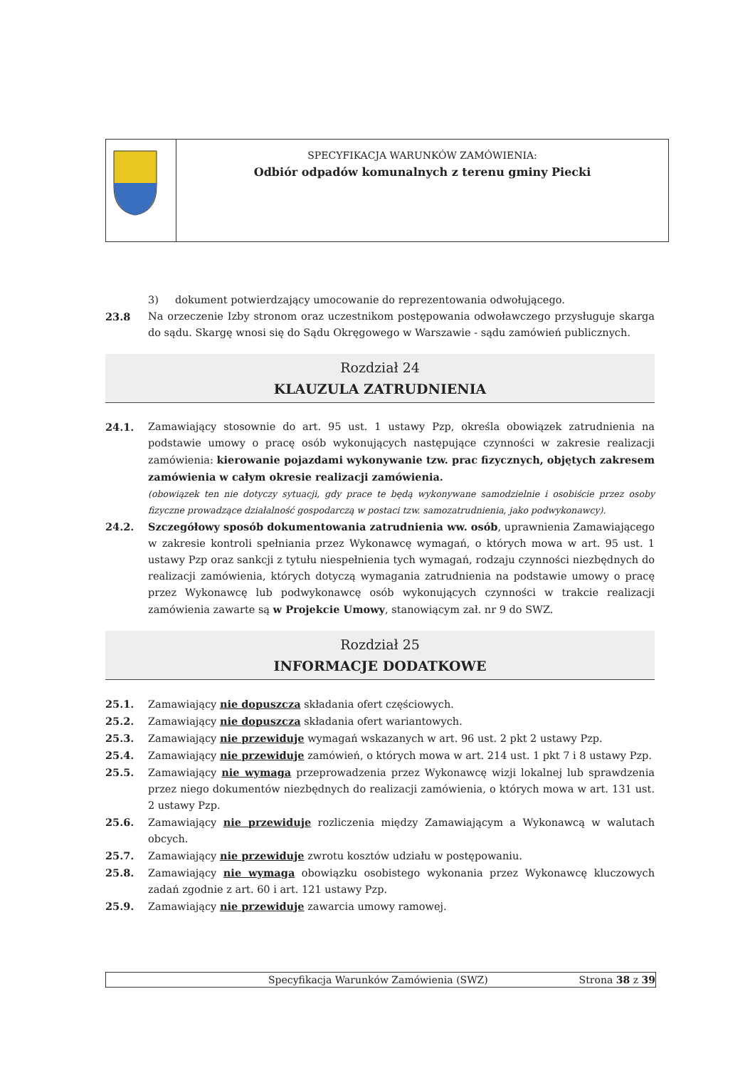| | SPECYFIKACJA WARUNKÓW ZAMÓWIENIA: Odbiór odpadów komunalnych z terenu gminy Piecki |
3) dokument potwierdzający umocowanie do reprezentowania odwołującego.
23.8 Na orzeczenie Izby stronom oraz uczestnikom postępowania odwoławczego przysługuje skarga do sądu. Skargę wnosi się do Sądu Okręgowego w Warszawie - sądu zamówień publicznych.
Rozdział 24
KLAUZULA ZATRUDNIENIA
24.1. Zamawiający stosownie do art. 95 ust. 1 ustawy Pzp, określa obowiązek zatrudnienia na podstawie umowy o pracę osób wykonujących następujące czynności w zakresie realizacji zamówienia: kierowanie pojazdami wykonywanie tzw. prac fizycznych, objętych zakresem zamówienia w całym okresie realizacji zamówienia.
(obowiązek ten nie dotyczy sytuacji, gdy prace te będą wykonywane samodzielnie i osobiście przez osoby fizyczne prowadzące działalność gospodarczą w postaci tzw. samozatrudnienia, jako podwykonawcy).
24.2. Szczegółowy sposób dokumentowania zatrudnienia ww. osób, uprawnienia Zamawiającego w zakresie kontroli spełniania przez Wykonawcę wymagań, o których mowa w art. 95 ust. 1 ustawy Pzp oraz sankcji z tytułu niespełnienia tych wymagań, rodzaju czynności niezbędnych do realizacji zamówienia, których dotyczą wymagania zatrudnienia na podstawie umowy o pracę przez Wykonawcę lub podwykonawcę osób wykonujących czynności w trakcie realizacji zamówienia zawarte są w Projekcie Umowy, stanowiącym zał. nr 9 do SWZ.
Rozdział 25
INFORMACJE DODATKOWE
25.1. Zamawiający nie dopuszcza składania ofert częściowych.
25.2. Zamawiający nie dopuszcza składania ofert wariantowych.
25.3. Zamawiający nie przewiduje wymagań wskazanych w art. 96 ust. 2 pkt 2 ustawy Pzp.
25.4. Zamawiający nie przewiduje zamówień, o których mowa w art. 214 ust. 1 pkt 7 i 8 ustawy Pzp.
25.5. Zamawiający nie wymaga przeprowadzenia przez Wykonawcę wizji lokalnej lub sprawdzenia przez niego dokumentów niezbędnych do realizacji zamówienia, o których mowa w art. 131 ust. 2 ustawy Pzp.
25.6. Zamawiający nie przewiduje rozliczenia między Zamawiającym a Wykonawcą w walutach obcych.
25.7. Zamawiający nie przewiduje zwrotu kosztów udziału w postępowaniu.
25.8. Zamawiający nie wymaga obowiązku osobistego wykonania przez Wykonawcę kluczowych zadań zgodnie z art. 60 i art. 121 ustawy Pzp.
25.9. Zamawiający nie przewiduje zawarcia umowy ramowej.
Specyfikacja Warunków Zamówienia (SWZ) Strona 38 z 39